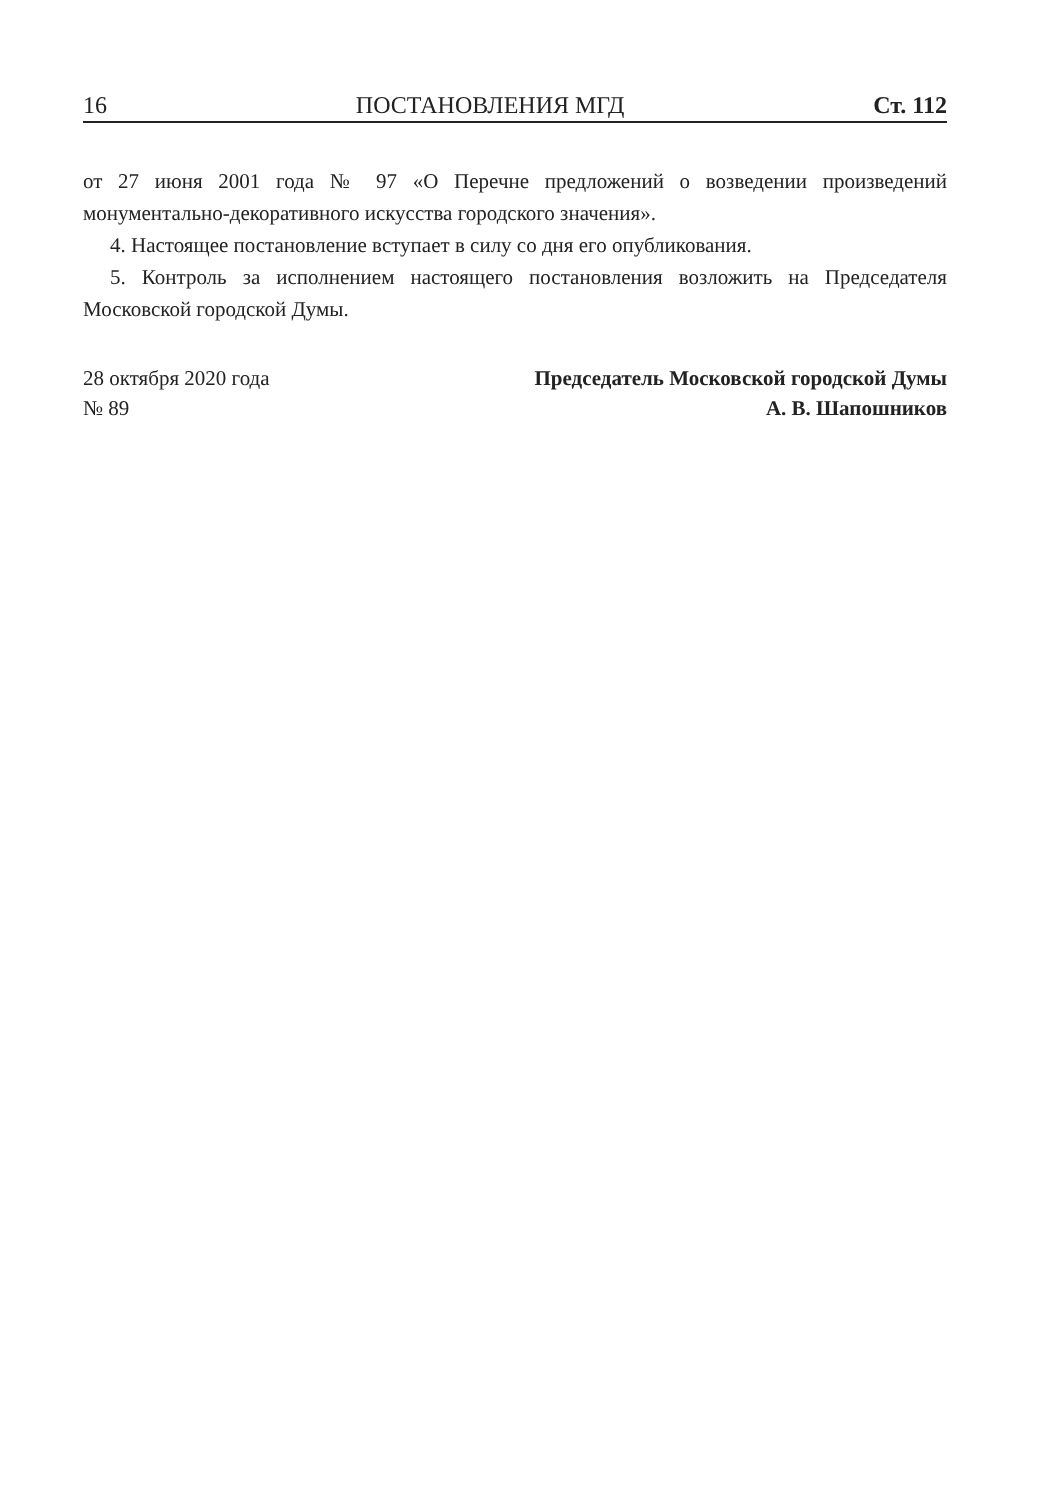16 ПОСТАНОВЛЕНИЯ МГД Ст. 112
от 27 июня 2001 года № 97 «О Перечне предложений о возведении произведений монументально-декоративного искусства городского значения».
4. Настоящее постановление вступает в силу со дня его опубликования.
5. Контроль за исполнением настоящего постановления возложить на Председателя Московской городской Думы.
28 октября 2020 года
№ 89
Председатель Московской городской Думы
А. В. Шапошников